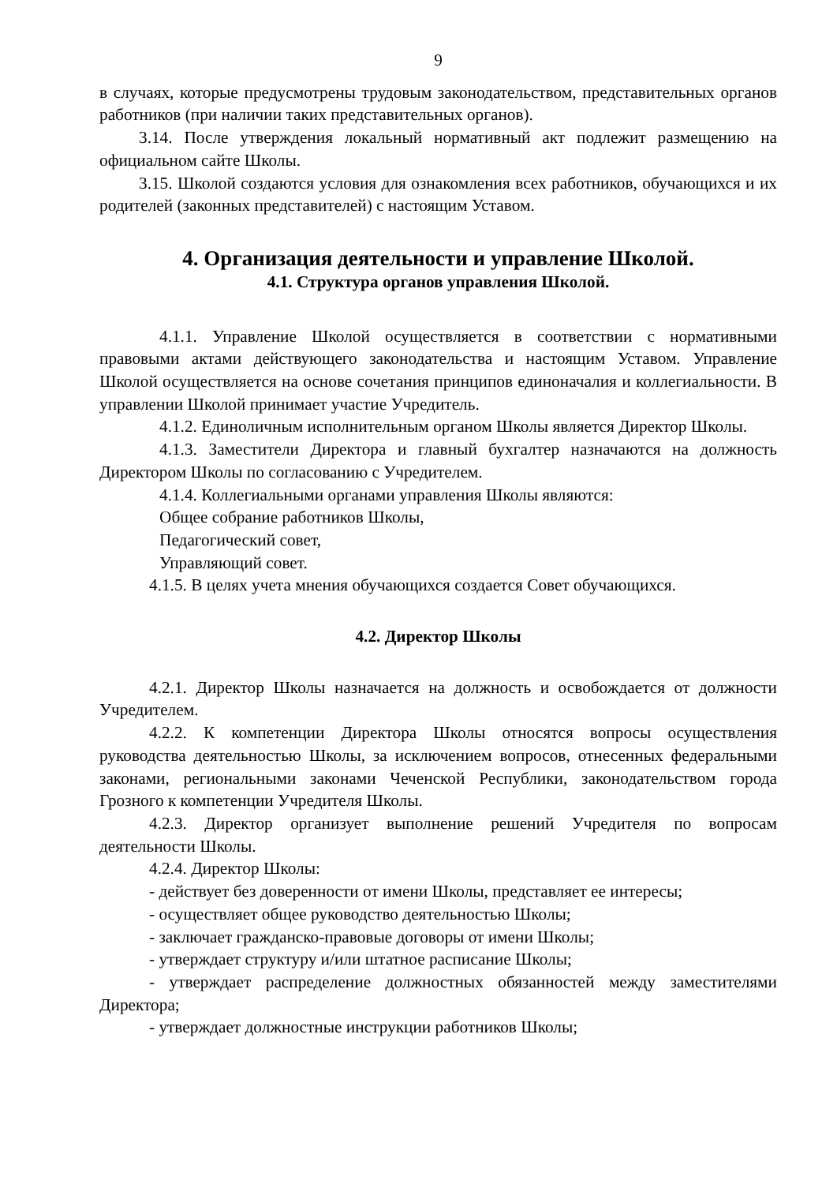9
в случаях, которые предусмотрены трудовым законодательством, представительных органов работников (при наличии таких представительных органов).
3.14. После утверждения локальный нормативный акт подлежит размещению на официальном сайте Школы.
3.15. Школой создаются условия для ознакомления всех работников, обучающихся и их родителей (законных представителей) с настоящим Уставом.
4. Организация деятельности и управление Школой.
4.1. Структура органов управления Школой.
4.1.1. Управление Школой осуществляется в соответствии с нормативными правовыми актами действующего законодательства и настоящим Уставом. Управление Школой осуществляется на основе сочетания принципов единоначалия и коллегиальности. В управлении Школой принимает участие Учредитель.
4.1.2. Единоличным исполнительным органом Школы является Директор Школы.
4.1.3. Заместители Директора и главный бухгалтер назначаются на должность Директором Школы по согласованию с Учредителем.
4.1.4. Коллегиальными органами управления Школы являются:
Общее собрание работников Школы,
Педагогический совет,
Управляющий совет.
4.1.5. В целях учета мнения обучающихся создается Совет обучающихся.
4.2. Директор Школы
4.2.1. Директор Школы назначается на должность и освобождается от должности Учредителем.
4.2.2. К компетенции Директора Школы относятся вопросы осуществления руководства деятельностью Школы, за исключением вопросов, отнесенных федеральными законами, региональными законами Чеченской Республики, законодательством города Грозного к компетенции Учредителя Школы.
4.2.3. Директор организует выполнение решений Учредителя по вопросам деятельности Школы.
4.2.4. Директор Школы:
- действует без доверенности от имени Школы, представляет ее интересы;
- осуществляет общее руководство деятельностью Школы;
- заключает гражданско-правовые договоры от имени Школы;
- утверждает структуру и/или штатное расписание Школы;
- утверждает распределение должностных обязанностей между заместителями Директора;
- утверждает должностные инструкции работников Школы;